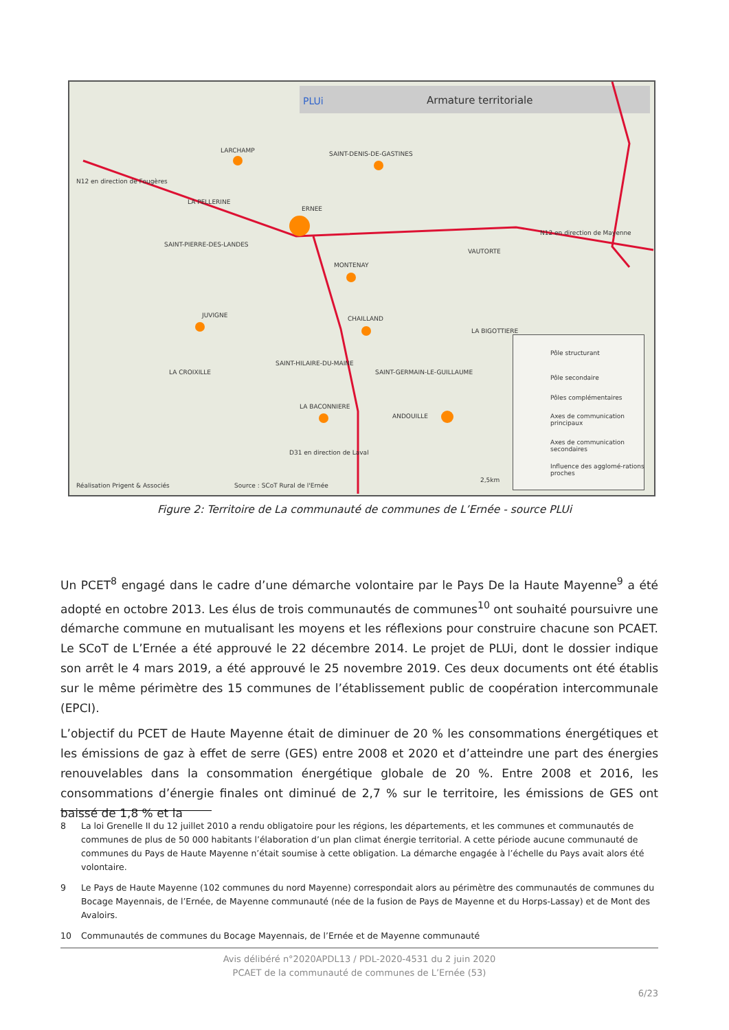PLUi Armature territoriale
LARCHAMP SAINT-DENIS-DE-GASTINES
N12 en direction de Fougères
LA PELLERINE
ERNEE
SAINT-PIERRE-DES-LANDES
VAUTORTE
N12 en direction de Mayenne
MONTENAY
JUVIGNE CHAILLAND
LA BIGOTTIERE
SAINT-HILAIRE-DU-MAINE
LA CROIXILLE SAINT-GERMAIN-LE-GUILLAUME
LA BACONNIERE
ANDOUILLE
D31 en direction de Laval
Réalisation Prigent & Associés Source : SCoT Rural de l'Ernée
2,5km
Pôle structurant
Pôle secondaire
Pôles complémentaires
Axes de communication principaux
Axes de communication secondaires
Influence des agglomé-rations proches
Figure 2: Territoire de La communauté de communes de L’Ernée - source PLUi
Un PCET<sup>8</sup> engagé dans le cadre d’une démarche volontaire par le Pays De la Haute Mayenne<sup>9</sup> a été adopté en octobre 2013. Les élus de trois communautés de communes<sup>10</sup> ont souhaité poursuivre une démarche commune en mutualisant les moyens et les réflexions pour construire chacune son PCAET. Le SCoT de L’Ernée a été approuvé le 22 décembre 2014. Le projet de PLUi, dont le dossier indique son arrêt le 4 mars 2019, a été approuvé le 25 novembre 2019. Ces deux documents ont été établis sur le même périmètre des 15 communes de l’établissement public de coopération intercommunale (EPCI).
L’objectif du PCET de Haute Mayenne était de diminuer de 20 % les consommations énergétiques et les émissions de gaz à effet de serre (GES) entre 2008 et 2020 et d’atteindre une part des énergies renouvelables dans la consommation énergétique globale de 20 %. Entre 2008 et 2016, les consommations d’énergie finales ont diminué de 2,7 % sur le territoire, les émissions de GES ont baissé de 1,8 % et la
8 La loi Grenelle II du 12 juillet 2010 a rendu obligatoire pour les régions, les départements, et les communes et communautés de communes de plus de 50 000 habitants l’élaboration d’un plan climat énergie territorial. A cette période aucune communauté de communes du Pays de Haute Mayenne n’était soumise à cette obligation. La démarche engagée à l’échelle du Pays avait alors été volontaire.
9 Le Pays de Haute Mayenne (102 communes du nord Mayenne) correspondait alors au périmètre des communautés de communes du Bocage Mayennais, de l’Ernée, de Mayenne communauté (née de la fusion de Pays de Mayenne et du Horps-Lassay) et de Mont des Avaloirs.
10 Communautés de communes du Bocage Mayennais, de l’Ernée et de Mayenne communauté
Avis délibéré n°2020APDL13 / PDL-2020-4531 du 2 juin 2020
PCAET de la communauté de communes de L’Ernée (53)
6/23